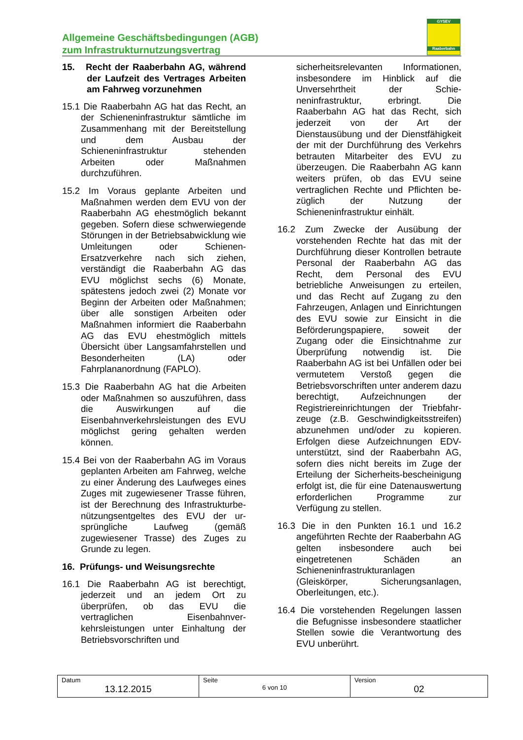Allgemeine Geschäftsbedingungen (AGB)
zum Infrastrukturnutzungsvertrag
GYSEV
Raaberbahn
15. Recht der Raaberbahn AG, während der Laufzeit des Vertrages Arbeiten am Fahrweg vorzunehmen
15.1 Die Raaberbahn AG hat das Recht, an der Schieneninfrastruktur sämtliche im Zusammenhang mit der Bereitstellung und dem Ausbau der Schieneninfrastruktur stehenden Arbeiten oder Maßnahmen durchzuführen.
15.2 Im Voraus geplante Arbeiten und Maßnahmen werden dem EVU von der Raaberbahn AG ehestmöglich bekannt gegeben. Sofern diese schwerwiegende Störungen in der Betriebsabwicklung wie Umleitungen oder Schienen-Ersatzverkehre nach sich ziehen, verständigt die Raaberbahn AG das EVU möglichst sechs (6) Monate, spätestens jedoch zwei (2) Monate vor Beginn der Arbeiten oder Maßnahmen; über alle sonstigen Arbeiten oder Maßnahmen informiert die Raaberbahn AG das EVU ehestmöglich mittels Übersicht über Langsamfahrstellen und Besonderheiten (LA) oder Fahrplananordnung (FAPLO).
15.3 Die Raaberbahn AG hat die Arbeiten oder Maßnahmen so auszuführen, dass die Auswirkungen auf die Eisenbahnverkehrsleistungen des EVU möglichst gering gehalten werden können.
15.4 Bei von der Raaberbahn AG im Voraus geplanten Arbeiten am Fahrweg, welche zu einer Änderung des Laufweges eines Zuges mit zugewiesener Trasse führen, ist der Berechnung des Infrastrukturbe-nützungsentgeltes des EVU der ur-sprüngliche Laufweg (gemäß zugewiesener Trasse) des Zuges zu Grunde zu legen.
16. Prüfungs- und Weisungsrechte
16.1 Die Raaberbahn AG ist berechtigt, jederzeit und an jedem Ort zu überprüfen, ob das EVU die vertraglichen Eisenbahnver-kehrsleistungen unter Einhaltung der Betriebsvorschriften und
sicherheitsrelevanten Informationen, insbesondere im Hinblick auf die Unversehrtheit der Schie-neninfrastruktur, erbringt. Die Raaberbahn AG hat das Recht, sich jederzeit von der Art der Dienstausübung und der Dienstfähigkeit der mit der Durchführung des Verkehrs betrauten Mitarbeiter des EVU zu überzeugen. Die Raaberbahn AG kann weiters prüfen, ob das EVU seine vertraglichen Rechte und Pflichten be-züglich der Nutzung der Schieneninfrastruktur einhält.
16.2 Zum Zwecke der Ausübung der vorstehenden Rechte hat das mit der Durchführung dieser Kontrollen betraute Personal der Raaberbahn AG das Recht, dem Personal des EVU betriebliche Anweisungen zu erteilen, und das Recht auf Zugang zu den Fahrzeugen, Anlagen und Einrichtungen des EVU sowie zur Einsicht in die Beförderungspapiere, soweit der Zugang oder die Einsichtnahme zur Überprüfung notwendig ist. Die Raaberbahn AG ist bei Unfällen oder bei vermutetem Verstoß gegen die Betriebsvorschriften unter anderem dazu berechtigt, Aufzeichnungen der Registriereinrichtungen der Triebfahr-zeuge (z.B. Geschwindigkeitsstreifen) abzunehmen und/oder zu kopieren. Erfolgen diese Aufzeichnungen EDV-unterstützt, sind der Raaberbahn AG, sofern dies nicht bereits im Zuge der Erteilung der Sicherheits-bescheinigung erfolgt ist, die für eine Datenauswertung erforderlichen Programme zur Verfügung zu stellen.
16.3 Die in den Punkten 16.1 und 16.2 angeführten Rechte der Raaberbahn AG gelten insbesondere auch bei eingetretenen Schäden an Schieneninfrastrukturanlagen (Gleiskörper, Sicherungsanlagen, Oberleitungen, etc.).
16.4 Die vorstehenden Regelungen lassen die Befugnisse insbesondere staatlicher Stellen sowie die Verantwortung des EVU unberührt.
| Datum 13.12.2015 | Seite 6 von 10 | Version 02 |